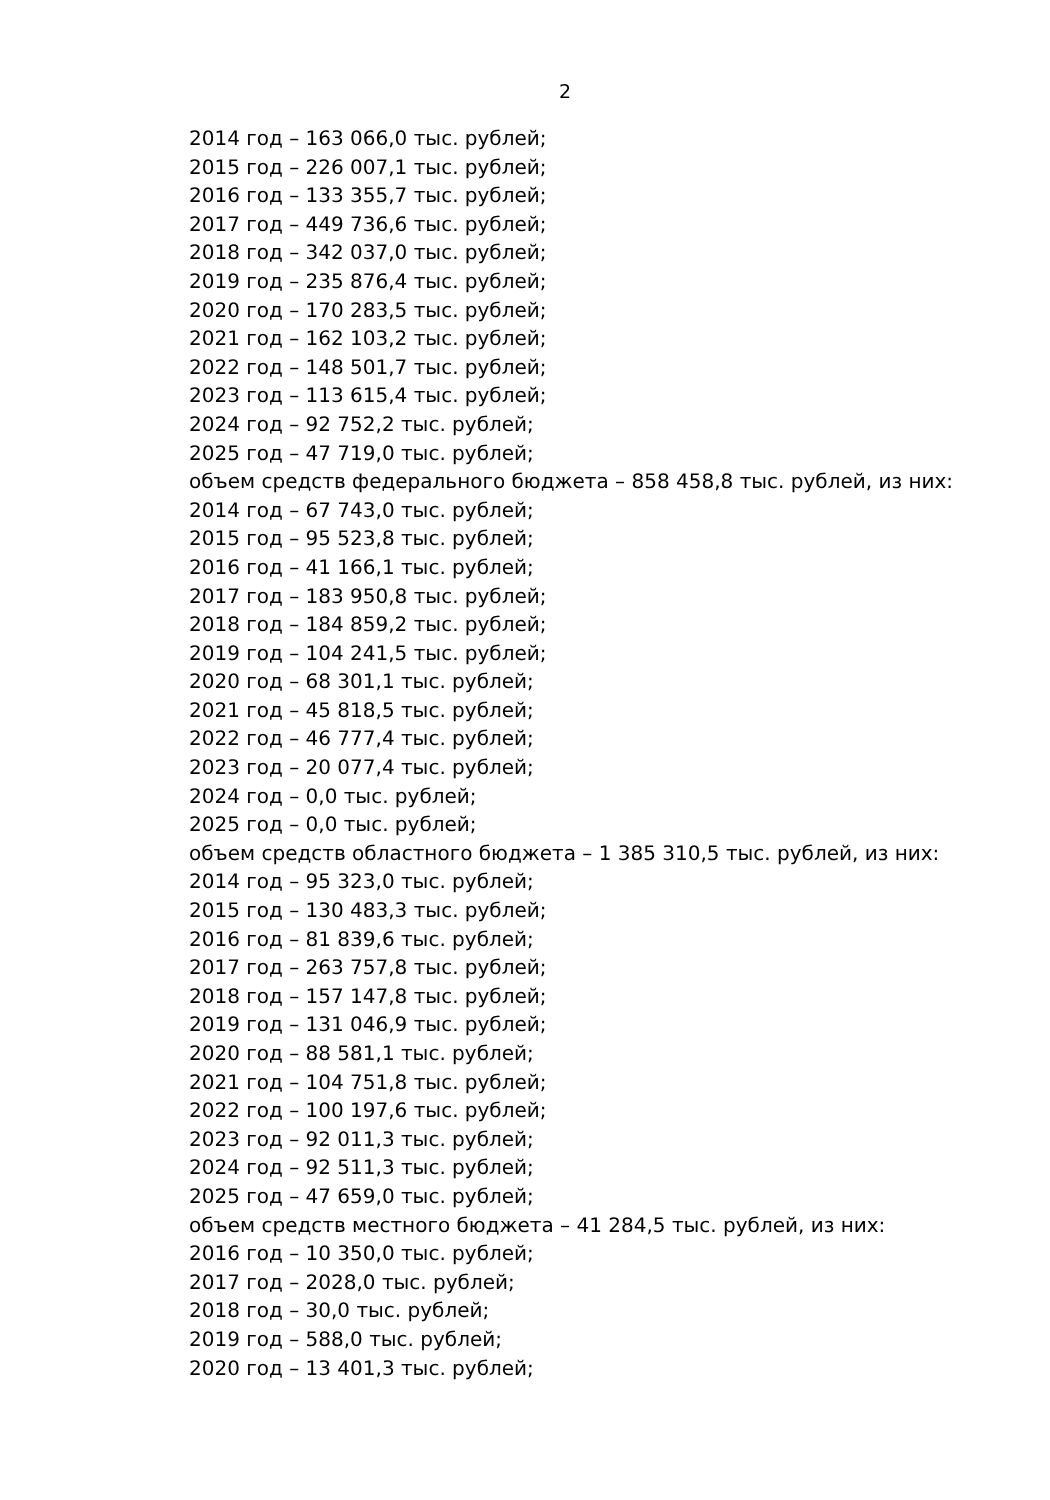2
2014 год – 163 066,0 тыс. рублей;
2015 год – 226 007,1 тыс. рублей;
2016 год – 133 355,7 тыс. рублей;
2017 год – 449 736,6 тыс. рублей;
2018 год – 342 037,0 тыс. рублей;
2019 год – 235 876,4 тыс. рублей;
2020 год – 170 283,5 тыс. рублей;
2021 год – 162 103,2 тыс. рублей;
2022 год – 148 501,7 тыс. рублей;
2023 год – 113 615,4 тыс. рублей;
2024 год – 92 752,2 тыс. рублей;
2025 год – 47 719,0 тыс. рублей;
объем средств федерального бюджета – 858 458,8 тыс. рублей, из них:
2014 год – 67 743,0 тыс. рублей;
2015 год – 95 523,8 тыс. рублей;
2016 год – 41 166,1 тыс. рублей;
2017 год – 183 950,8 тыс. рублей;
2018 год – 184 859,2 тыс. рублей;
2019 год – 104 241,5 тыс. рублей;
2020 год – 68 301,1 тыс. рублей;
2021 год – 45 818,5 тыс. рублей;
2022 год – 46 777,4 тыс. рублей;
2023 год – 20 077,4 тыс. рублей;
2024 год – 0,0 тыс. рублей;
2025 год – 0,0 тыс. рублей;
объем средств областного бюджета – 1 385 310,5 тыс. рублей, из них:
2014 год – 95 323,0 тыс. рублей;
2015 год – 130 483,3 тыс. рублей;
2016 год – 81 839,6 тыс. рублей;
2017 год – 263 757,8 тыс. рублей;
2018 год – 157 147,8 тыс. рублей;
2019 год – 131 046,9 тыс. рублей;
2020 год – 88 581,1 тыс. рублей;
2021 год – 104 751,8 тыс. рублей;
2022 год – 100 197,6 тыс. рублей;
2023 год – 92 011,3 тыс. рублей;
2024 год – 92 511,3 тыс. рублей;
2025 год – 47 659,0 тыс. рублей;
объем средств местного бюджета – 41 284,5 тыс. рублей, из них:
2016 год – 10 350,0 тыс. рублей;
2017 год – 2028,0 тыс. рублей;
2018 год – 30,0 тыс. рублей;
2019 год – 588,0 тыс. рублей;
2020 год – 13 401,3 тыс. рублей;